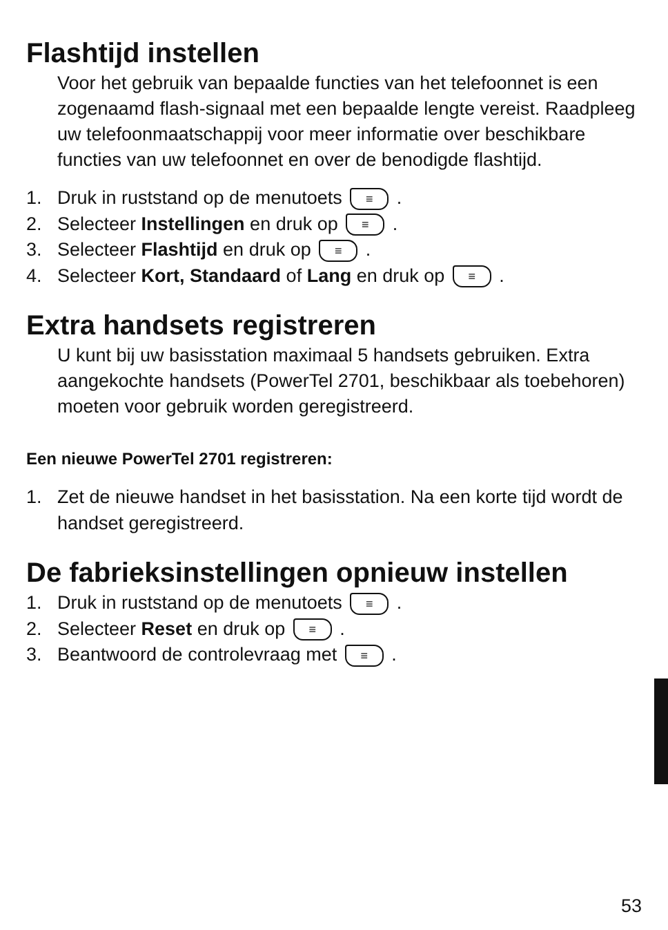Flashtijd instellen
Voor het gebruik van bepaalde functies van het telefoonnet is een zogenaamd flash-signaal met een bepaalde lengte vereist. Raadpleeg uw telefoonmaatschappij voor meer informatie over beschikbare functies van uw telefoonnet en over de benodigde flashtijd.
1. Druk in ruststand op de menutoets ≡ .
2. Selecteer Instellingen en druk op ≡ .
3. Selecteer Flashtijd en druk op ≡ .
4. Selecteer Kort, Standaard of Lang en druk op ≡ .
Extra handsets registreren
U kunt bij uw basisstation maximaal 5 handsets gebruiken. Extra aangekochte handsets (PowerTel 2701, beschikbaar als toebehoren) moeten voor gebruik worden geregistreerd.
Een nieuwe PowerTel 2701 registreren:
1. Zet de nieuwe handset in het basisstation. Na een korte tijd wordt de handset geregistreerd.
De fabrieksinstellingen opnieuw instellen
1. Druk in ruststand op de menutoets ≡ .
2. Selecteer Reset en druk op ≡ .
3. Beantwoord de controlevraag met ≡ .
53